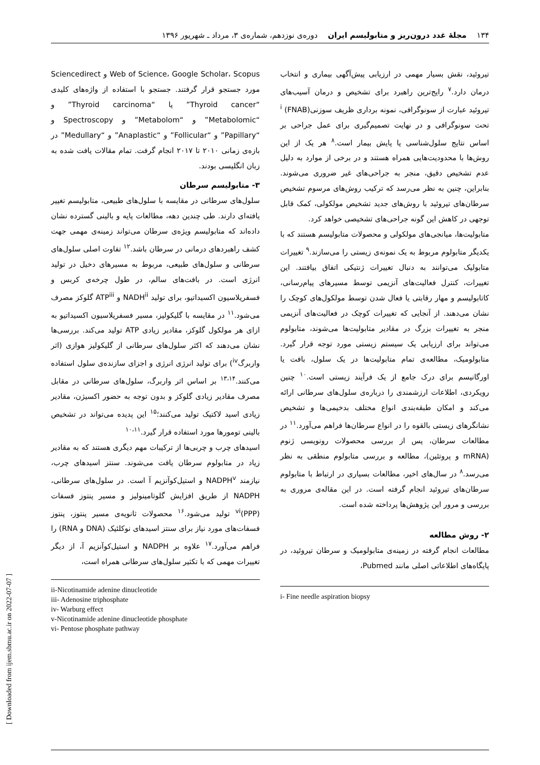۱۳۴ مجلهٔ غدد درون‌ریز و متابولیسم ایران دوره‌ی نوزدهم، شماره‌ی ۳، مرداد ـ شهریور ۱۳۹۶
تیروئید، نقش بسیار مهمی در ارزیابی پیش‌آگهی بیماری و انتخاب درمان دارد.<sup>۷</sup> رایج‌ترین راهبرد برای تشخیص و درمان آسیب‌های تیروئید عبارت از سونوگرافی، نمونه برداری ظریف سوزنی<sup>i</sup> (FNAB) تحت سونوگرافی و در نهایت تصمیم‌گیری برای عمل جراحی بر اساس نتایج سلول‌شناسی یا پایش بیمار است.<sup>۸</sup> هر یک از این روش‌ها با محدودیت‌هایی همراه هستند و در برخی از موارد به دلیل عدم تشخیص دقیق، منجر به جراحی‌های غیر ضروری می‌شوند. بنابراین، چنین به نظر می‌رسد که ترکیب روش‌های مرسوم تشخیص سرطان‌های تیروئید با روش‌های جدید تشخیص مولکولی، کمک قابل توجهی در کاهش این گونه جراحی‌های تشخیصی خواهد کرد.
متابولیت‌ها، میانجی‌های مولکولی و محصولات متابولیسم هستند که با یکدیگر متابولوم مربوط به یک نمونه‌ی زیستی را می‌سازند.<sup>۹</sup> تغییرات متابولیک می‌توانند به دنبال تغییرات ژنتیکی اتفاق بیافتند. این تغییرات، کنترل فعالیت‌های آنزیمی توسط مسیرهای پیام‌رسانی، کاتابولیسم و مهار رقابتی یا فعال شدن توسط مولکول‌های کوچک را نشان می‌دهند. از آنجایی که تغییرات کوچک در فعالیت‌های آنزیمی منجر به تغییرات بزرگ در مقادیر متابولیت‌ها می‌شوند، متابولوم می‌تواند برای ارزیابی یک سیستم زیستی مورد توجه قرار گیرد. متابولومیک، مطالعه‌ی تمام متابولیت‌ها در یک سلول، بافت یا اورگانیسم برای درک جامع از یک فرآیند زیستی است.<sup>۱۰</sup> چنین رویکردی، اطلاعات ارزشمندی را درباره‌ی سلول‌های سرطانی ارائه می‌کند و امکان طبقه‌بندی انواع مختلف بدخیمی‌ها و تشخیص نشانگرهای زیستی بالقوه را در انواع سرطان‌ها فراهم می‌آورد.<sup>۱۱</sup> در مطالعات سرطان، پس از بررسی محصولات رونویسی ژنوم (mRNA و پروتئین)، مطالعه و بررسی متابولوم منطقی به نظر می‌رسد.<sup>۸</sup> در سال‌های اخیر، مطالعات بسیاری در ارتباط با متابولوم سرطان‌های تیروئید انجام گرفته است. در این مقاله‌ی مروری به بررسی و مرور این پژوهش‌ها پرداخته شده است.
۲- روش مطالعه
مطالعات انجام گرفته در زمینه‌ی متابولومیک و سرطان تیروئید، در پایگاه‌های اطلاعاتی اصلی مانند Pubmed،
i- Fine needle aspiration biopsy
Web of Science، Google Scholar، Scopus و Sciencedirect مورد جستجو قرار گرفتند. جستجو با استفاده از واژه‌های کلیدی “Thyroid cancer” یا “Thyroid carcinoma” و “Metabolomic” و “Metabolom” و Spectroscopy و “Papillary” و “Follicular” و “Anaplastic” و “Medullary” در بازه‌ی زمانی ۲۰۱۰ تا ۲۰۱۷ انجام گرفت. تمام مقالات یافت شده به زبان انگلیسی بودند.
۳- متابولیسم سرطان
سلول‌های سرطانی در مقایسه با سلول‌های طبیعی، متابولیسم تغییر یافته‌ای دارند. طی چندین دهه، مطالعات پایه و بالینی گسترده نشان داده‌اند که متابولیسم ویژه‌ی سرطان می‌تواند زمینه‌ی مهمی جهت کشف راهبردهای درمانی در سرطان باشد.<sup>۱۲</sup> تفاوت اصلی سلول‌های سرطانی و سلول‌های طبیعی، مربوط به مسیرهای دخیل در تولید انرژی است. در بافت‌های سالم، در طول چرخه‌ی کربس و فسفریلاسیون اکسیداتیو، برای تولید NADH<sup>ii</sup> و ATP<sup>iii</sup> گلوکز مصرف می‌شود.<sup>۱۱</sup> در مقایسه با گلیکولیز، مسیر فسفریلاسیون اکسیداتیو به ازای هر مولکول گلوکز، مقادیر زیادی ATP تولید می‌کند. بررسی‌ها نشان می‌دهند که اکثر سلول‌های سرطانی از گلیکولیز هوازی (اثر واربرگ<sup>iv</sup>) برای تولید انرژی انرژی و اجزای سازنده‌ی سلول استفاده می‌کنند.<sup>۱۳،۱۴</sup> بر اساس اثر واربرگ، سلول‌های سرطانی در مقابل مصرف مقادیر زیادی گلوکز و بدون توجه به حضور اکسیژن، مقادیر زیادی اسید لاکتیک تولید می‌کنند؛<sup>۱۵</sup> این پدیده می‌تواند در تشخیص بالینی تومورها مورد استفاده قرار گیرد.<sup>۱۰،۱۱</sup>
اسیدهای چرب و چربی‌ها از ترکیبات مهم دیگری هستند که به مقادیر زیاد در متابولوم سرطان یافت می‌شوند. سنتز اسیدهای چرب، نیازمند NADPH<sup>v</sup> و استیل‌کوآنزیم آ است. در سلول‌های سرطانی، NADPH از طریق افزایش گلوتامینولیز و مسیر پنتوز فسفات (PPP)<sup>vi</sup> تولید می‌شود.<sup>۱۶</sup> محصولات ثانویه‌ی مسیر پنتوز، پنتوز فسفات‌های مورد نیاز برای سنتز اسیدهای نوکلئیک (DNA و RNA) را فراهم می‌آورد.<sup>۱۷</sup> علاوه بر NADPH و استیل‌کوآنزیم آ، از دیگر تغییرات مهمی که با تکثیر سلول‌های سرطانی همراه است،
ii-Nicotinamide adenine dinucleotide
iii- Adenosine triphosphate
iv- Warburg effect
v-Nicotinamide adenine dinucleotide phosphate
vi- Pentose phosphate pathway
[ Downloaded from ijem.sbmu.ac.ir on 2022-07-07 ]